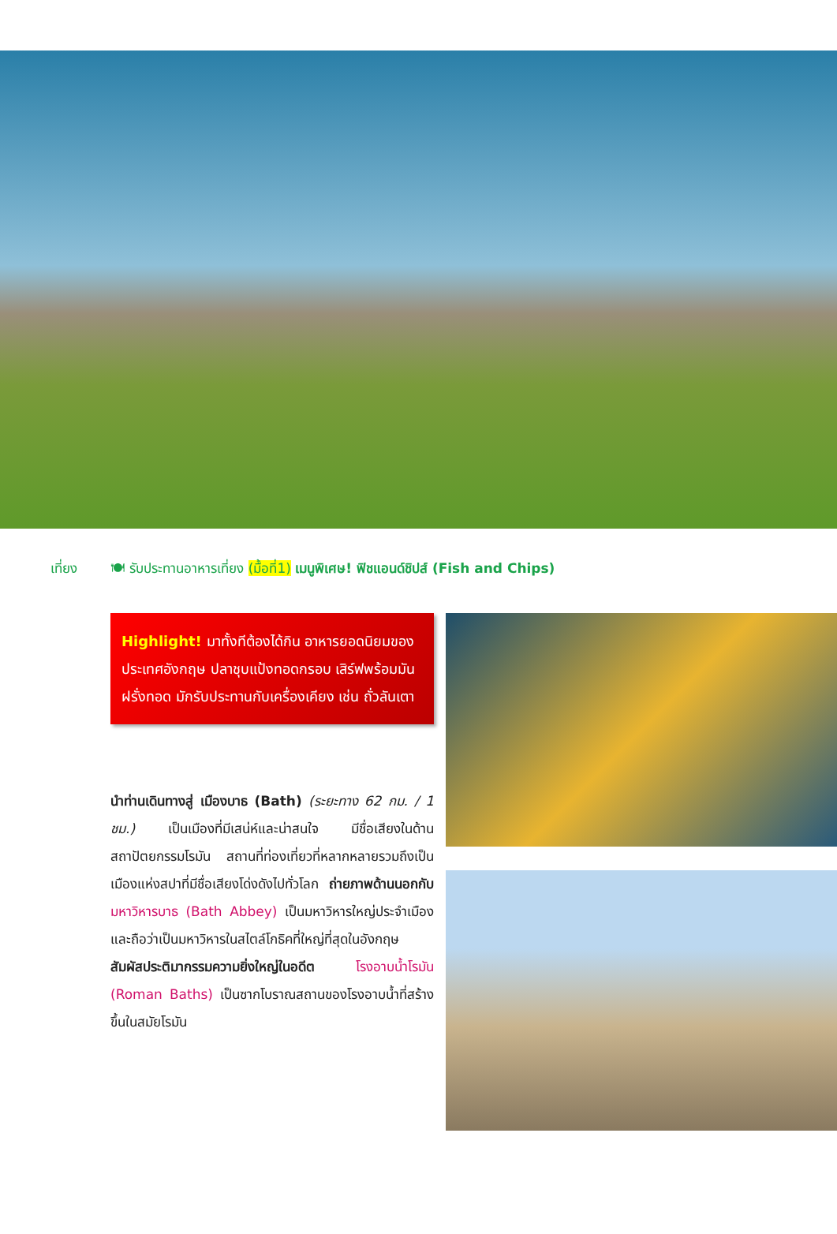เที่ยง 🍽 รับประทานอาหารเที่ยง (มื้อที่1) เมนูพิเศษ! ฟิชแอนด์ชิปส์ (Fish and Chips)
Highlight! มาทั้งทีต้องได้กิน อาหารยอดนิยมของประเทศอังกฤษ ปลาชุบแป้งทอดกรอบ เสิร์ฟพร้อมมันฝรั่งทอด มักรับประทานกับเครื่องเคียง เช่น ถั่วลันเตา
นำท่านเดินทางสู่ เมืองบาธ (Bath) (ระยะทาง 62 กม. / 1 ชม.) เป็นเมืองที่มีเสน่ห์และน่าสนใจ มีชื่อเสียงในด้านสถาปัตยกรรมโรมัน สถานที่ท่องเที่ยวที่หลากหลายรวมถึงเป็นเมืองแห่งสปาที่มีชื่อเสียงโด่งดังไปทั่วโลก ถ่ายภาพด้านนอกกับ มหาวิหารบาธ (Bath Abbey) เป็นมหาวิหารใหญ่ประจำเมือง และถือว่าเป็นมหาวิหารในสไตล์โกธิคที่ใหญ่ที่สุดในอังกฤษ สัมผัสประติมากรรมความยิ่งใหญ่ในอดีต โรงอาบน้ำโรมัน (Roman Baths) เป็นซากโบราณสถานของโรงอาบน้ำที่สร้างขึ้นในสมัยโรมัน